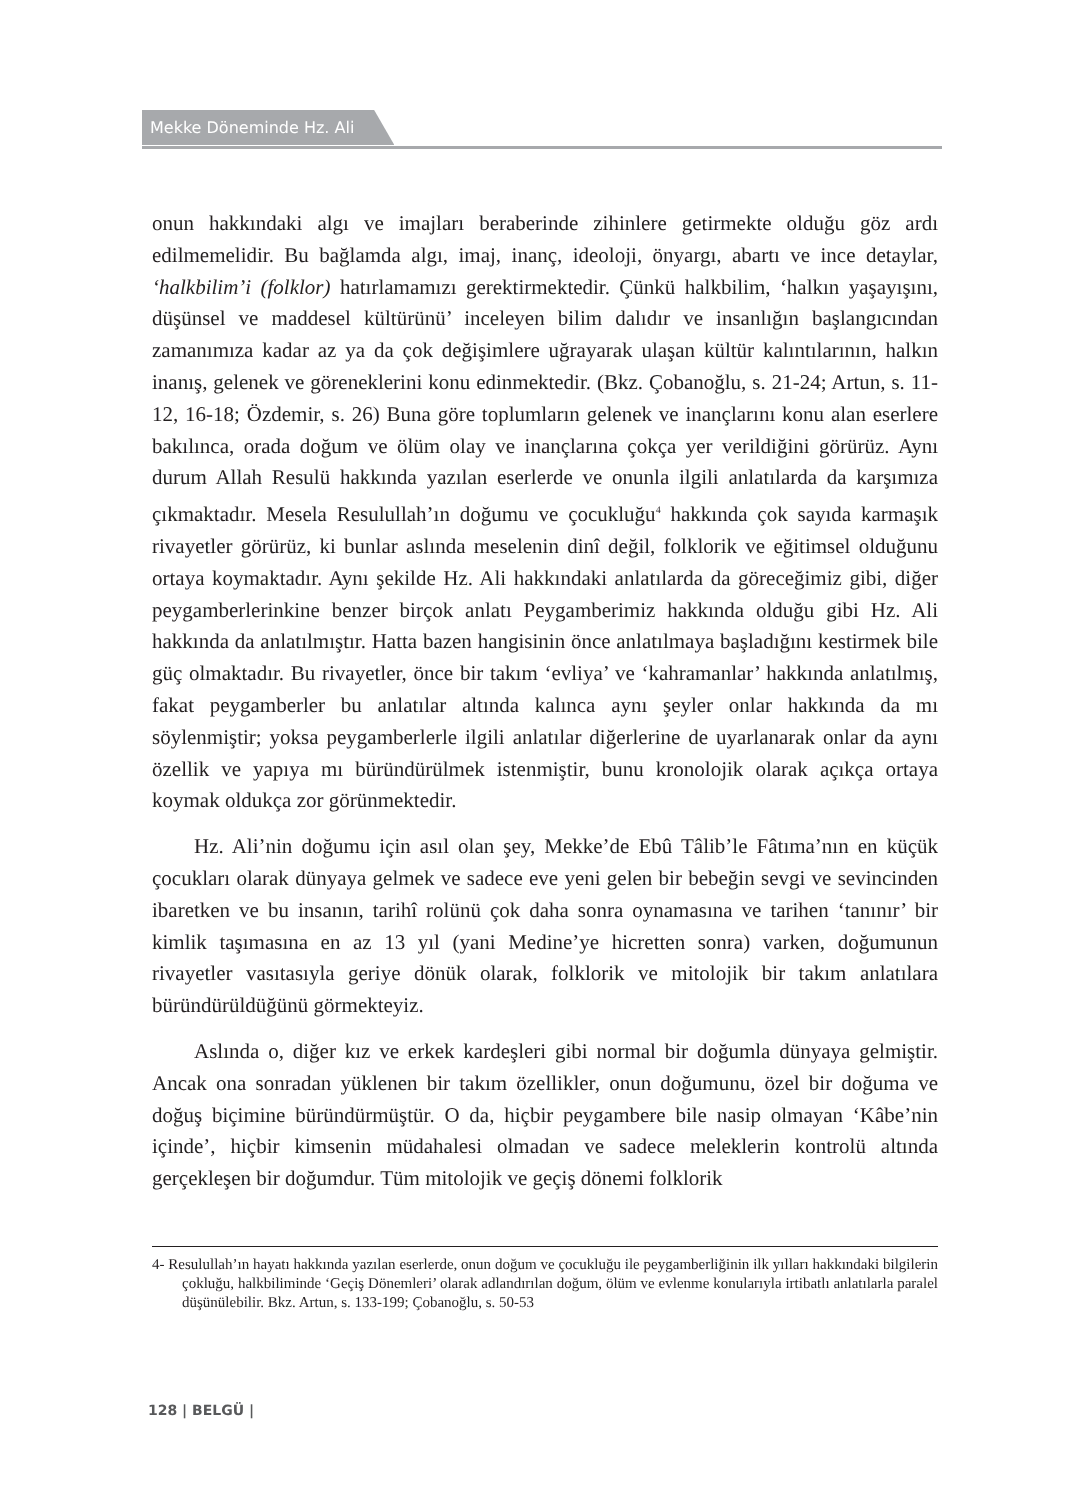Mekke Döneminde Hz. Ali
onun hakkındaki algı ve imajları beraberinde zihinlere getirmekte olduğu göz ardı edilmemelidir. Bu bağlamda algı, imaj, inanç, ideoloji, önyargı, abartı ve ince detaylar, ‘halkbilim’i (folklor) hatırlamamızı gerektirmektedir. Çünkü halkbilim, ‘halkın yaşayışını, düşünsel ve maddesel kültürünü’ inceleyen bilim dalıdır ve insanlığın başlangıcından zamanımıza kadar az ya da çok değişimlere uğrayarak ulaşan kültür kalıntılarının, halkın inanış, gelenek ve göreneklerini konu edinmektedir. (Bkz. Çobanoğlu, s. 21-24; Artun, s. 11-12, 16-18; Özdemir, s. 26) Buna göre toplumların gelenek ve inançlarını konu alan eserlere bakılınca, orada doğum ve ölüm olay ve inançlarına çokça yer verildiğini görürüz. Aynı durum Allah Resulü hakkında yazılan eserlerde ve onunla ilgili anlatılarda da karşımıza çıkmaktadır. Mesela Resulullah’ın doğumu ve çocukluğu<sup>4</sup> hakkında çok sayıda karmaşık rivayetler görürüz, ki bunlar aslında meselenin dinî değil, folklorik ve eğitimsel olduğunu ortaya koymaktadır. Aynı şekilde Hz. Ali hakkındaki anlatılarda da göreceğimiz gibi, diğer peygamberlerinkine benzer birçok anlatı Peygamberimiz hakkında olduğu gibi Hz. Ali hakkında da anlatılmıştır. Hatta bazen hangisinin önce anlatılmaya başladığını kestirmek bile güç olmaktadır. Bu rivayetler, önce bir takım ‘evliya’ ve ‘kahramanlar’ hakkında anlatılmış, fakat peygamberler bu anlatılar altında kalınca aynı şeyler onlar hakkında da mı söylenmiştir; yoksa peygamberlerle ilgili anlatılar diğerlerine de uyarlanarak onlar da aynı özellik ve yapıya mı büründürülmek istenmiştir, bunu kronolojik olarak açıkça ortaya koymak oldukça zor görünmektedir.
Hz. Ali’nin doğumu için asıl olan şey, Mekke’de Ebû Tâlib’le Fâtıma’nın en küçük çocukları olarak dünyaya gelmek ve sadece eve yeni gelen bir bebeğin sevgi ve sevincinden ibaretken ve bu insanın, tarihî rolünü çok daha sonra oynamasına ve tarihen ‘tanınır’ bir kimlik taşımasına en az 13 yıl (yani Medine’ye hicretten sonra) varken, doğumunun rivayetler vasıtasıyla geriye dönük olarak, folklorik ve mitolojik bir takım anlatılara büründürüldüğünü görmekteyiz.
Aslında o, diğer kız ve erkek kardeşleri gibi normal bir doğumla dünyaya gelmiştir. Ancak ona sonradan yüklenen bir takım özellikler, onun doğumunu, özel bir doğuma ve doğuş biçimine büründürmüştür. O da, hiçbir peygambere bile nasip olmayan ‘Kâbe’nin içinde’, hiçbir kimsenin müdahalesi olmadan ve sadece meleklerin kontrolü altında gerçekleşen bir doğumdur. Tüm mitolojik ve geçiş dönemi folklorik
4- Resulullah’ın hayatı hakkında yazılan eserlerde, onun doğum ve çocukluğu ile peygamberliğinin ilk yılları hakkındaki bilgilerin çokluğu, halkbiliminde ‘Geçiş Dönemleri’ olarak adlandırılan doğum, ölüm ve evlenme konularıyla irtibatlı anlatılarla paralel düşünülebilir. Bkz. Artun, s. 133-199; Çobanoğlu, s. 50-53
128 | BELGÜ |